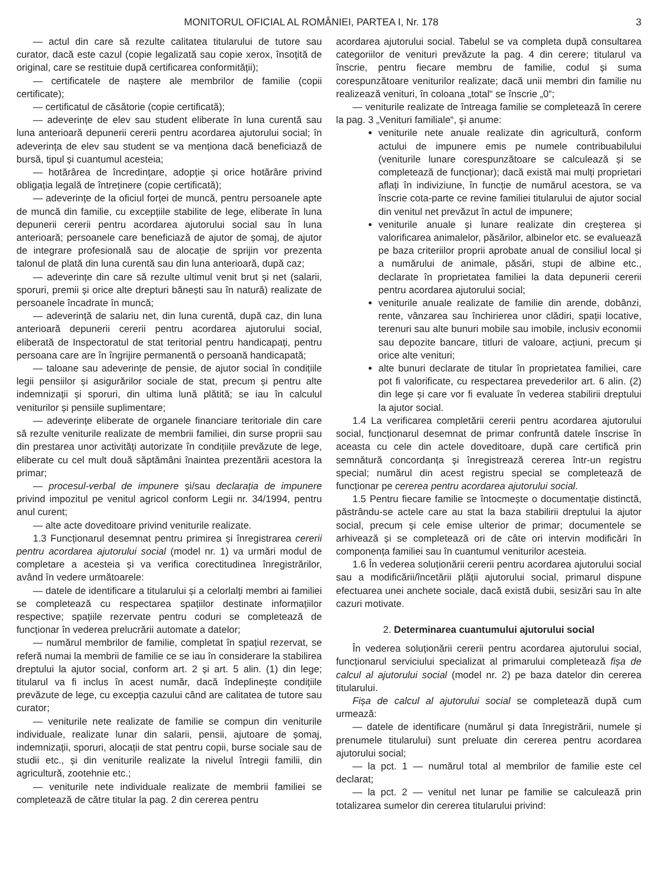MONITORUL OFICIAL AL ROMÂNIEI, PARTEA I, Nr. 178 3
— actul din care să rezulte calitatea titularului de tutore sau curator, dacă este cazul (copie legalizată sau copie xerox, însoțită de original, care se restituie după certificarea conformității);
— certificatele de naștere ale membrilor de familie (copii certificate);
— certificatul de căsătorie (copie certificată);
— adeverințe de elev sau student eliberate în luna curentă sau luna anterioară depunerii cererii pentru acordarea ajutorului social; în adeverința de elev sau student se va menționa dacă beneficiază de bursă, tipul și cuantumul acesteia;
— hotărârea de încredințare, adopție și orice hotărâre privind obligația legală de întreținere (copie certificată);
— adeverințe de la oficiul forței de muncă, pentru persoanele apte de muncă din familie, cu excepțiile stabilite de lege, eliberate în luna depunerii cererii pentru acordarea ajutorului social sau în luna anterioară; persoanele care beneficiază de ajutor de șomaj, de ajutor de integrare profesională sau de alocație de sprijin vor prezenta talonul de plată din luna curentă sau din luna anterioară, după caz;
— adeverințe din care să rezulte ultimul venit brut și net (salarii, sporuri, premii și orice alte drepturi bănești sau în natură) realizate de persoanele încadrate în muncă;
— adeverință de salariu net, din luna curentă, după caz, din luna anterioară depunerii cererii pentru acordarea ajutorului social, eliberată de Inspectoratul de stat teritorial pentru handicapați, pentru persoana care are în îngrijire permanentă o persoană handicapată;
— taloane sau adeverințe de pensie, de ajutor social în condițiile legii pensiilor și asigurărilor sociale de stat, precum și pentru alte indemnizații și sporuri, din ultima lună plătită; se iau în calculul veniturilor și pensiile suplimentare;
— adeverințe eliberate de organele financiare teritoriale din care să rezulte veniturile realizate de membrii familiei, din surse proprii sau din prestarea unor activități autorizate în condițiile prevăzute de lege, eliberate cu cel mult două săptămâni înaintea prezentării acestora la primar;
— procesul-verbal de impunere și/sau declarația de impunere privind impozitul pe venitul agricol conform Legii nr. 34/1994, pentru anul curent;
— alte acte doveditoare privind veniturile realizate.
1.3 Funcționarul desemnat pentru primirea și înregistrarea cererii pentru acordarea ajutorului social (model nr. 1) va urmări modul de completare a acesteia și va verifica corectitudinea înregistrărilor, având în vedere următoarele:
— datele de identificare a titularului și a celorlalți membri ai familiei se completează cu respectarea spațiilor destinate informațiilor respective; spațiile rezervate pentru coduri se completează de funcționar în vederea prelucrării automate a datelor;
— numărul membrilor de familie, completat în spațiul rezervat, se referă numai la membrii de familie ce se iau în considerare la stabilirea dreptului la ajutor social, conform art. 2 și art. 5 alin. (1) din lege; titularul va fi inclus în acest număr, dacă îndeplinește condițiile prevăzute de lege, cu excepția cazului când are calitatea de tutore sau curator;
— veniturile nete realizate de familie se compun din veniturile individuale, realizate lunar din salarii, pensii, ajutoare de șomaj, indemnizații, sporuri, alocații de stat pentru copii, burse sociale sau de studii etc., și din veniturile realizate la nivelul întregii familii, din agricultură, zootehnie etc.;
— veniturile nete individuale realizate de membrii familiei se completează de către titular la pag. 2 din cererea pentru
acordarea ajutorului social. Tabelul se va completa după consultarea categoriilor de venituri prevăzute la pag. 4 din cerere; titularul va înscrie, pentru fiecare membru de familie, codul și suma corespunzătoare veniturilor realizate; dacă unii membri din familie nu realizează venituri, în coloana „total“ se înscrie „0“;
— veniturile realizate de întreaga familie se completează în cerere la pag. 3 „Venituri familiale“, și anume:
veniturile nete anuale realizate din agricultură, conform actului de impunere emis pe numele contribuabilului (veniturile lunare corespunzătoare se calculează și se completează de funcționar); dacă există mai mulți proprietari aflați în indiviziune, în funcție de numărul acestora, se va înscrie cota-parte ce revine familiei titularului de ajutor social din venitul net prevăzut în actul de impunere;
veniturile anuale și lunare realizate din creșterea și valorificarea animalelor, păsărilor, albinelor etc. se evaluează pe baza criteriilor proprii aprobate anual de consiliul local și a numărului de animale, păsări, stupi de albine etc., declarate în proprietatea familiei la data depunerii cererii pentru acordarea ajutorului social;
veniturile anuale realizate de familie din arende, dobânzi, rente, vânzarea sau închirierea unor clădiri, spații locative, terenuri sau alte bunuri mobile sau imobile, inclusiv economii sau depozite bancare, titluri de valoare, acțiuni, precum și orice alte venituri;
alte bunuri declarate de titular în proprietatea familiei, care pot fi valorificate, cu respectarea prevederilor art. 6 alin. (2) din lege și care vor fi evaluate în vederea stabilirii dreptului la ajutor social.
1.4 La verificarea completării cererii pentru acordarea ajutorului social, funcționarul desemnat de primar confruntă datele înscrise în aceasta cu cele din actele doveditoare, după care certifică prin semnătură concordanța și înregistrează cererea într-un registru special; numărul din acest registru special se completează de funcționar pe cererea pentru acordarea ajutorului social.
1.5 Pentru fiecare familie se întocmește o documentație distinctă, păstrându-se actele care au stat la baza stabilirii dreptului la ajutor social, precum și cele emise ulterior de primar; documentele se arhivează și se completează ori de câte ori intervin modificări în componența familiei sau în cuantumul veniturilor acesteia.
1.6 În vederea soluționării cererii pentru acordarea ajutorului social sau a modificării/încetării plății ajutorului social, primarul dispune efectuarea unei anchete sociale, dacă există dubii, sesizări sau în alte cazuri motivate.
2. Determinarea cuantumului ajutorului social
În vederea soluționării cererii pentru acordarea ajutorului social, funcționarul serviciului specializat al primarului completează fișa de calcul al ajutorului social (model nr. 2) pe baza datelor din cererea titularului.
Fișa de calcul al ajutorului social se completează după cum urmează:
— datele de identificare (numărul și data înregistrării, numele și prenumele titularului) sunt preluate din cererea pentru acordarea ajutorului social;
— la pct. 1 — numărul total al membrilor de familie este cel declarat;
— la pct. 2 — venitul net lunar pe familie se calculează prin totalizarea sumelor din cererea titularului privind: